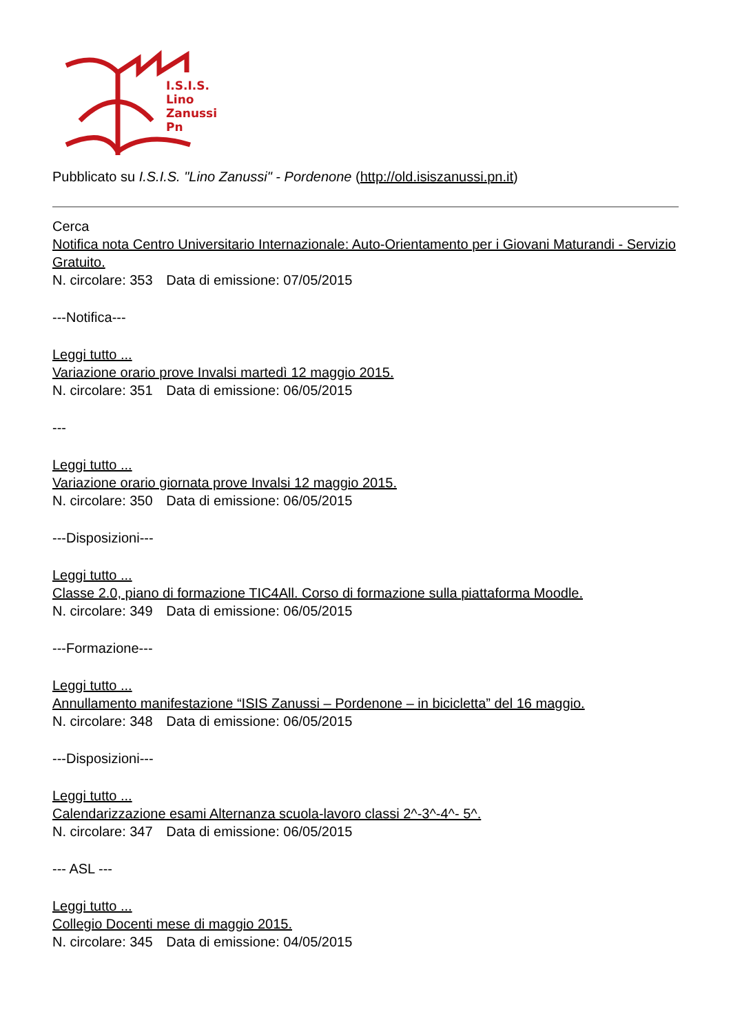I.S.I.S.
Lino
Zanussi
Pn
Pubblicato su I.S.I.S. "Lino Zanussi" - Pordenone (http://old.isiszanussi.pn.it)
Cerca
Notifica nota Centro Universitario Internazionale: Auto-Orientamento per i Giovani Maturandi - Servizio Gratuito.
N. circolare: 353 Data di emissione: 07/05/2015
---Notifica---
Leggi tutto ...
Variazione orario prove Invalsi martedì 12 maggio 2015.
N. circolare: 351 Data di emissione: 06/05/2015
---
Leggi tutto ...
Variazione orario giornata prove Invalsi 12 maggio 2015.
N. circolare: 350 Data di emissione: 06/05/2015
---Disposizioni---
Leggi tutto ...
Classe 2.0, piano di formazione TIC4All. Corso di formazione sulla piattaforma Moodle.
N. circolare: 349 Data di emissione: 06/05/2015
---Formazione---
Leggi tutto ...
Annullamento manifestazione “ISIS Zanussi – Pordenone – in bicicletta” del 16 maggio.
N. circolare: 348 Data di emissione: 06/05/2015
---Disposizioni---
Leggi tutto ...
Calendarizzazione esami Alternanza scuola-lavoro classi 2^-3^-4^- 5^.
N. circolare: 347 Data di emissione: 06/05/2015
--- ASL ---
Leggi tutto ...
Collegio Docenti mese di maggio 2015.
N. circolare: 345 Data di emissione: 04/05/2015